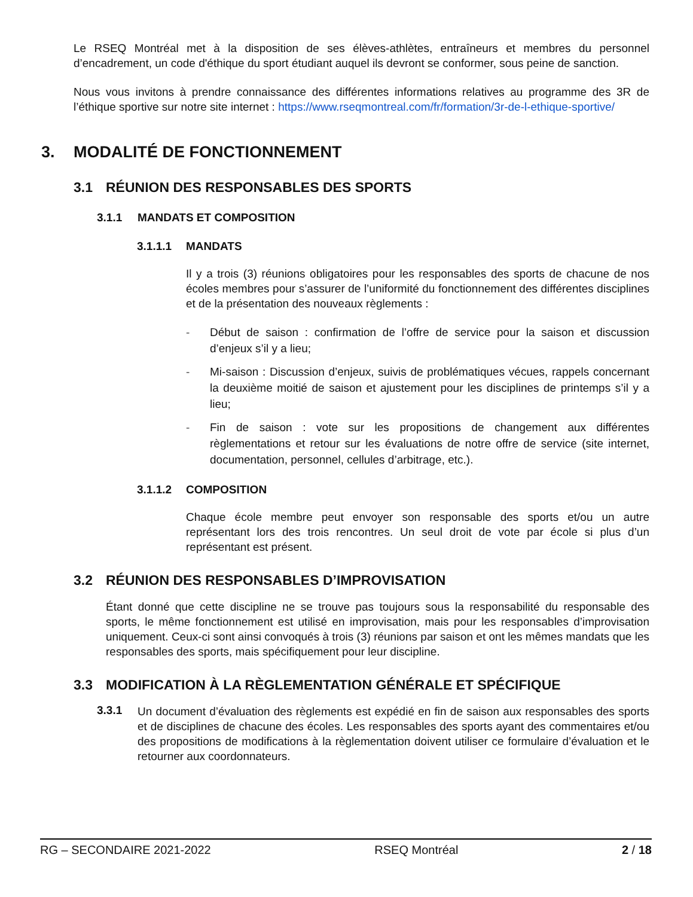Le RSEQ Montréal met à la disposition de ses élèves-athlètes, entraîneurs et membres du personnel d’encadrement, un code d'éthique du sport étudiant auquel ils devront se conformer, sous peine de sanction.
Nous vous invitons à prendre connaissance des différentes informations relatives au programme des 3R de l’éthique sportive sur notre site internet : https://www.rseqmontreal.com/fr/formation/3r-de-l-ethique-sportive/
3. MODALITÉ DE FONCTIONNEMENT
3.1 RÉUNION DES RESPONSABLES DES SPORTS
3.1.1 MANDATS ET COMPOSITION
3.1.1.1 MANDATS
Il y a trois (3) réunions obligatoires pour les responsables des sports de chacune de nos écoles membres pour s’assurer de l’uniformité du fonctionnement des différentes disciplines et de la présentation des nouveaux règlements :
- Début de saison : confirmation de l’offre de service pour la saison et discussion d’enjeux s’il y a lieu;
- Mi-saison : Discussion d’enjeux, suivis de problématiques vécues, rappels concernant la deuxième moitié de saison et ajustement pour les disciplines de printemps s’il y a lieu;
- Fin de saison : vote sur les propositions de changement aux différentes règlementations et retour sur les évaluations de notre offre de service (site internet, documentation, personnel, cellules d’arbitrage, etc.).
3.1.1.2 COMPOSITION
Chaque école membre peut envoyer son responsable des sports et/ou un autre représentant lors des trois rencontres. Un seul droit de vote par école si plus d’un représentant est présent.
3.2 RÉUNION DES RESPONSABLES D’IMPROVISATION
Étant donné que cette discipline ne se trouve pas toujours sous la responsabilité du responsable des sports, le même fonctionnement est utilisé en improvisation, mais pour les responsables d’improvisation uniquement. Ceux-ci sont ainsi convoqués à trois (3) réunions par saison et ont les mêmes mandats que les responsables des sports, mais spécifiquement pour leur discipline.
3.3 MODIFICATION À LA RÈGLEMENTATION GÉNÉRALE ET SPÉCIFIQUE
3.3.1
Un document d’évaluation des règlements est expédié en fin de saison aux responsables des sports et de disciplines de chacune des écoles. Les responsables des sports ayant des commentaires et/ou des propositions de modifications à la règlementation doivent utiliser ce formulaire d’évaluation et le retourner aux coordonnateurs.
RG – SECONDAIRE 2021-2022 RSEQ Montréal 2 / 18